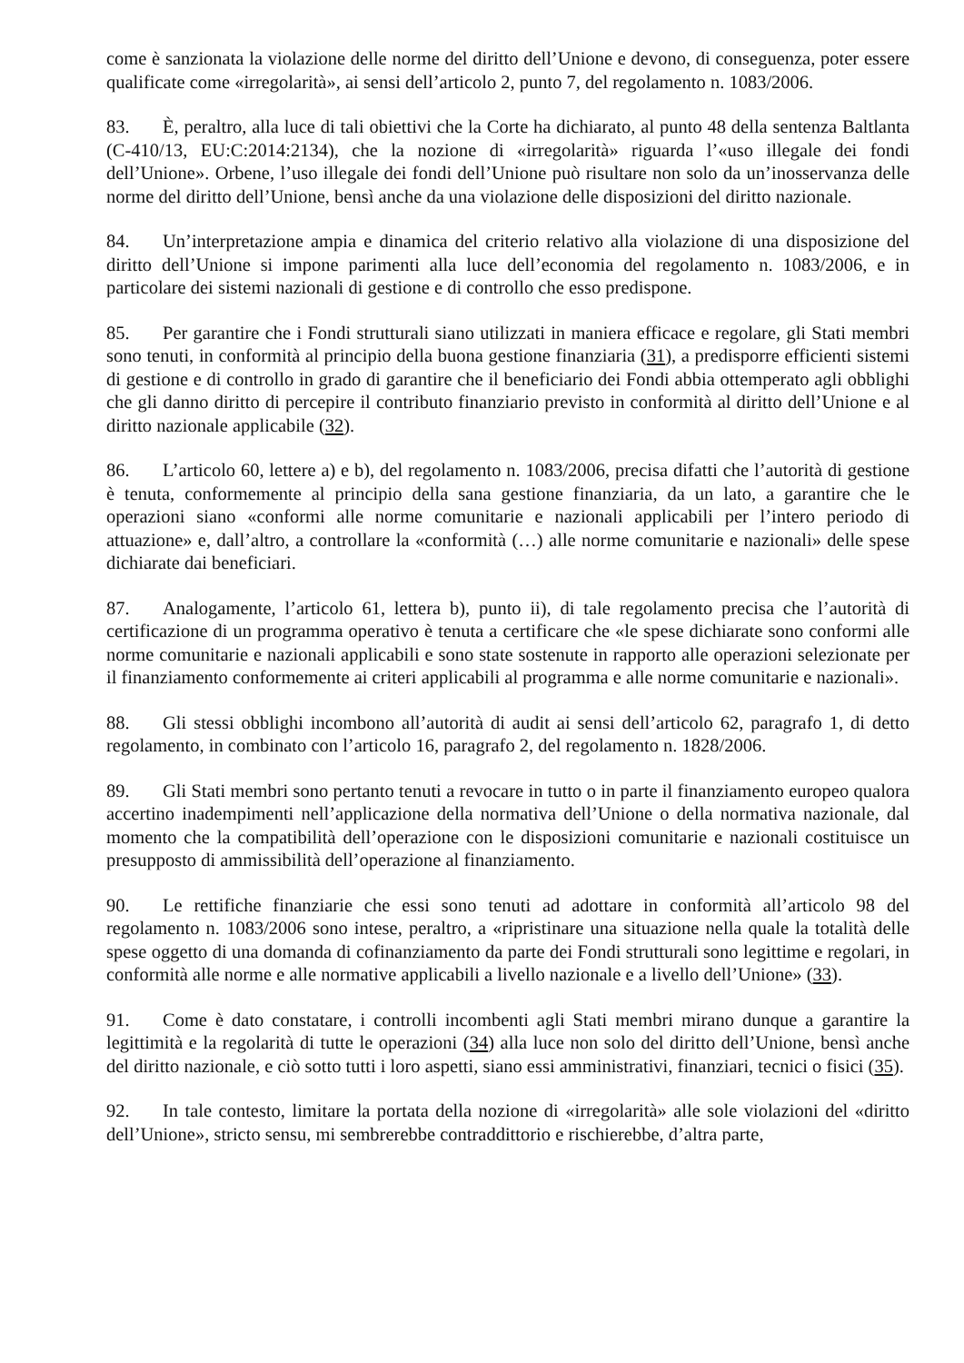come è sanzionata la violazione delle norme del diritto dell’Unione e devono, di conseguenza, poter essere qualificate come «irregolarità», ai sensi dell’articolo 2, punto 7, del regolamento n. 1083/2006.
83. È, peraltro, alla luce di tali obiettivi che la Corte ha dichiarato, al punto 48 della sentenza Baltlanta (C‑410/13, EU:C:2014:2134), che la nozione di «irregolarità» riguarda l’«uso illegale dei fondi dell’Unione». Orbene, l’uso illegale dei fondi dell’Unione può risultare non solo da un’inosservanza delle norme del diritto dell’Unione, bensì anche da una violazione delle disposizioni del diritto nazionale.
84. Un’interpretazione ampia e dinamica del criterio relativo alla violazione di una disposizione del diritto dell’Unione si impone parimenti alla luce dell’economia del regolamento n. 1083/2006, e in particolare dei sistemi nazionali di gestione e di controllo che esso predispone.
85. Per garantire che i Fondi strutturali siano utilizzati in maniera efficace e regolare, gli Stati membri sono tenuti, in conformità al principio della buona gestione finanziaria (31), a predisporre efficienti sistemi di gestione e di controllo in grado di garantire che il beneficiario dei Fondi abbia ottemperato agli obblighi che gli danno diritto di percepire il contributo finanziario previsto in conformità al diritto dell’Unione e al diritto nazionale applicabile (32).
86. L’articolo 60, lettere a) e b), del regolamento n. 1083/2006, precisa difatti che l’autorità di gestione è tenuta, conformemente al principio della sana gestione finanziaria, da un lato, a garantire che le operazioni siano «conformi alle norme comunitarie e nazionali applicabili per l’intero periodo di attuazione» e, dall’altro, a controllare la «conformità (…) alle norme comunitarie e nazionali» delle spese dichiarate dai beneficiari.
87. Analogamente, l’articolo 61, lettera b), punto ii), di tale regolamento precisa che l’autorità di certificazione di un programma operativo è tenuta a certificare che «le spese dichiarate sono conformi alle norme comunitarie e nazionali applicabili e sono state sostenute in rapporto alle operazioni selezionate per il finanziamento conformemente ai criteri applicabili al programma e alle norme comunitarie e nazionali».
88. Gli stessi obblighi incombono all’autorità di audit ai sensi dell’articolo 62, paragrafo 1, di detto regolamento, in combinato con l’articolo 16, paragrafo 2, del regolamento n. 1828/2006.
89. Gli Stati membri sono pertanto tenuti a revocare in tutto o in parte il finanziamento europeo qualora accertino inadempimenti nell’applicazione della normativa dell’Unione o della normativa nazionale, dal momento che la compatibilità dell’operazione con le disposizioni comunitarie e nazionali costituisce un presupposto di ammissibilità dell’operazione al finanziamento.
90. Le rettifiche finanziarie che essi sono tenuti ad adottare in conformità all’articolo 98 del regolamento n. 1083/2006 sono intese, peraltro, a «ripristinare una situazione nella quale la totalità delle spese oggetto di una domanda di cofinanziamento da parte dei Fondi strutturali sono legittime e regolari, in conformità alle norme e alle normative applicabili a livello nazionale e a livello dell’Unione» (33).
91. Come è dato constatare, i controlli incombenti agli Stati membri mirano dunque a garantire la legittimità e la regolarità di tutte le operazioni (34) alla luce non solo del diritto dell’Unione, bensì anche del diritto nazionale, e ciò sotto tutti i loro aspetti, siano essi amministrativi, finanziari, tecnici o fisici (35).
92. In tale contesto, limitare la portata della nozione di «irregolarità» alle sole violazioni del «diritto dell’Unione», stricto sensu, mi sembrerebbe contraddittorio e rischierebbe, d’altra parte,